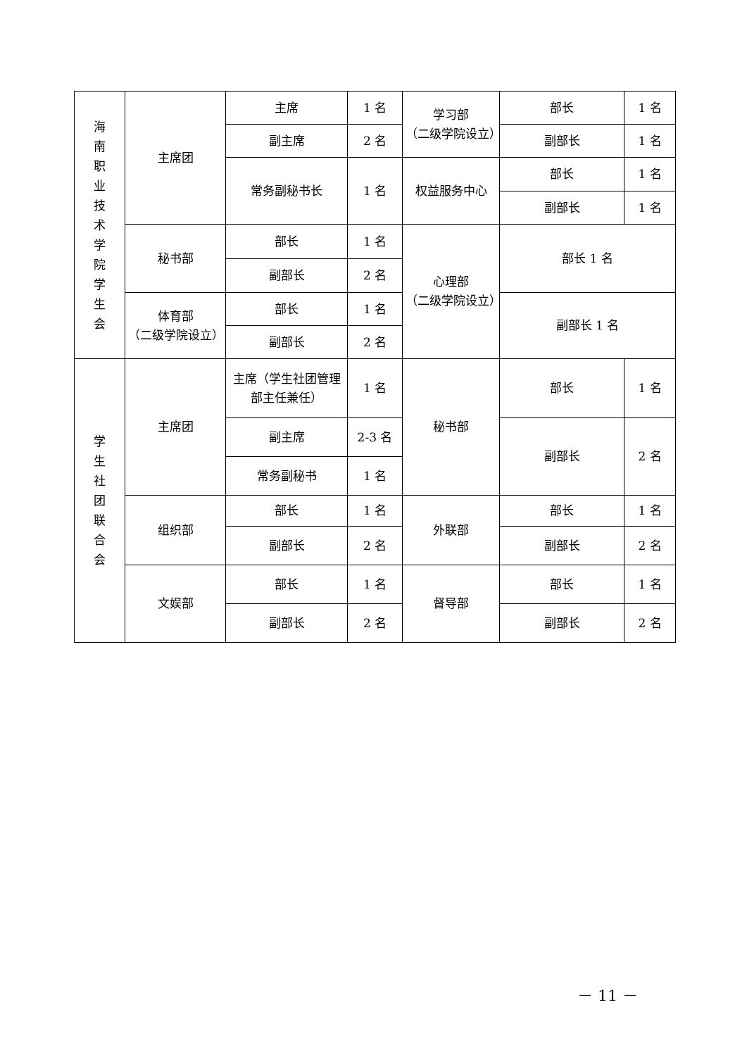| 海 南 职 业 技 术 学 院 学 生 会 | 主席团 | 主席 | 1 名 | 学习部 （二级学院设立） | 部长 | 1 名 |
| | | 副主席 | 2 名 | | 副部长 | 1 名 |
| | | 常务副秘书长 | 1 名 | 权益服务中心 | 部长 | 1 名 |
| | | | | | 副部长 | 1 名 |
| | 秘书部 | 部长 | 1 名 | 心理部 （二级学院设立） | 部长 1 名 | |
| | | 副部长 | 2 名 | | | |
| | 体育部 （二级学院设立） | 部长 | 1 名 | | 副部长 1 名 | |
| | | 副部长 | 2 名 | | | |
| 学 生 社 团 联 合 会 | 主席团 | 主席（学生社团管理部主任兼任） | 1 名 | 秘书部 | 部长 | 1 名 |
| | | 副主席 | 2-3 名 | | 副部长 | 2 名 |
| | | 常务副秘书 | 1 名 | | | |
| | 组织部 | 部长 | 1 名 | 外联部 | 部长 | 1 名 |
| | | 副部长 | 2 名 | | 副部长 | 2 名 |
| | 文娱部 | 部长 | 1 名 | 督导部 | 部长 | 1 名 |
| | | 副部长 | 2 名 | | 副部长 | 2 名 |
－ 11 －